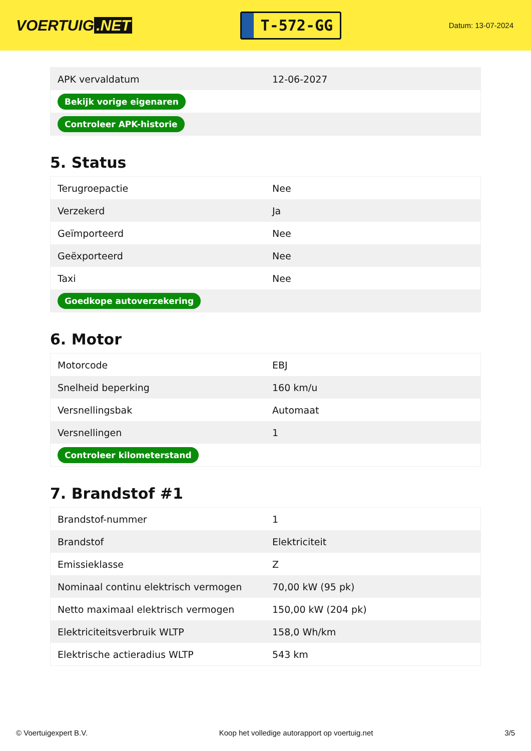VOERTUIG.NET
T-572-GG
Datum: 13-07-2024
| APK vervaldatum | 12-06-2027 |
| Bekijk vorige eigenaren | |
| Controleer APK-historie | |
5. Status
| Terugroepactie | Nee |
| Verzekerd | Ja |
| Geïmporteerd | Nee |
| Geëxporteerd | Nee |
| Taxi | Nee |
| Goedkope autoverzekering | |
6. Motor
| Motorcode | EBJ |
| Snelheid beperking | 160 km/u |
| Versnellingsbak | Automaat |
| Versnellingen | 1 |
| Controleer kilometerstand | |
7. Brandstof #1
| Brandstof-nummer | 1 |
| Brandstof | Elektriciteit |
| Emissieklasse | Z |
| Nominaal continu elektrisch vermogen | 70,00 kW (95 pk) |
| Netto maximaal elektrisch vermogen | 150,00 kW (204 pk) |
| Elektriciteitsverbruik WLTP | 158,0 Wh/km |
| Elektrische actieradius WLTP | 543 km |
© Voertuigexpert B.V. Koop het volledige autorapport op voertuig.net 3/5